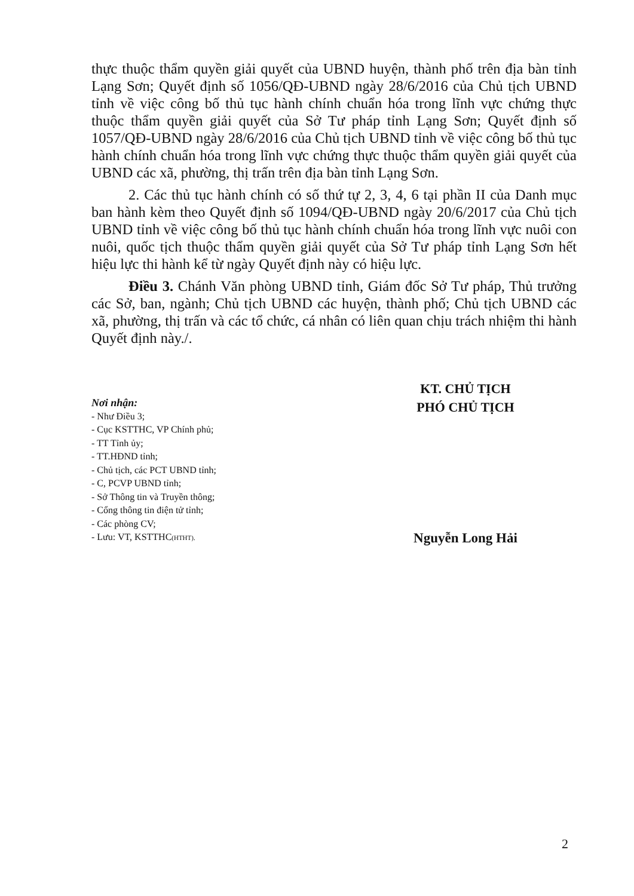thực thuộc thẩm quyền giải quyết của UBND huyện, thành phố trên địa bàn tỉnh Lạng Sơn; Quyết định số 1056/QĐ-UBND ngày 28/6/2016 của Chủ tịch UBND tỉnh về việc công bố thủ tục hành chính chuẩn hóa trong lĩnh vực chứng thực thuộc thẩm quyền giải quyết của Sở Tư pháp tỉnh Lạng Sơn; Quyết định số 1057/QĐ-UBND ngày 28/6/2016 của Chủ tịch UBND tỉnh về việc công bố thủ tục hành chính chuẩn hóa trong lĩnh vực chứng thực thuộc thẩm quyền giải quyết của UBND các xã, phường, thị trấn trên địa bàn tỉnh Lạng Sơn.
2. Các thủ tục hành chính có số thứ tự 2, 3, 4, 6 tại phần II của Danh mục ban hành kèm theo Quyết định số 1094/QĐ-UBND ngày 20/6/2017 của Chủ tịch UBND tỉnh về việc công bố thủ tục hành chính chuẩn hóa trong lĩnh vực nuôi con nuôi, quốc tịch thuộc thẩm quyền giải quyết của Sở Tư pháp tỉnh Lạng Sơn hết hiệu lực thi hành kể từ ngày Quyết định này có hiệu lực.
Điều 3. Chánh Văn phòng UBND tỉnh, Giám đốc Sở Tư pháp, Thủ trưởng các Sở, ban, ngành; Chủ tịch UBND các huyện, thành phố; Chủ tịch UBND các xã, phường, thị trấn và các tổ chức, cá nhân có liên quan chịu trách nhiệm thi hành Quyết định này./.
Nơi nhận:
- Như Điều 3;
- Cục KSTTHC, VP Chính phủ;
- TT Tỉnh ủy;
- TT.HĐND tỉnh;
- Chủ tịch, các PCT UBND tỉnh;
- C, PCVP UBND tỉnh;
- Sở Thông tin và Truyền thông;
- Cổng thông tin điện tử tỉnh;
- Các phòng CV;
- Lưu: VT, KSTTHC(HTHT).
KT. CHỦ TỊCH
PHÓ CHỦ TỊCH
Nguyễn Long Hải
2